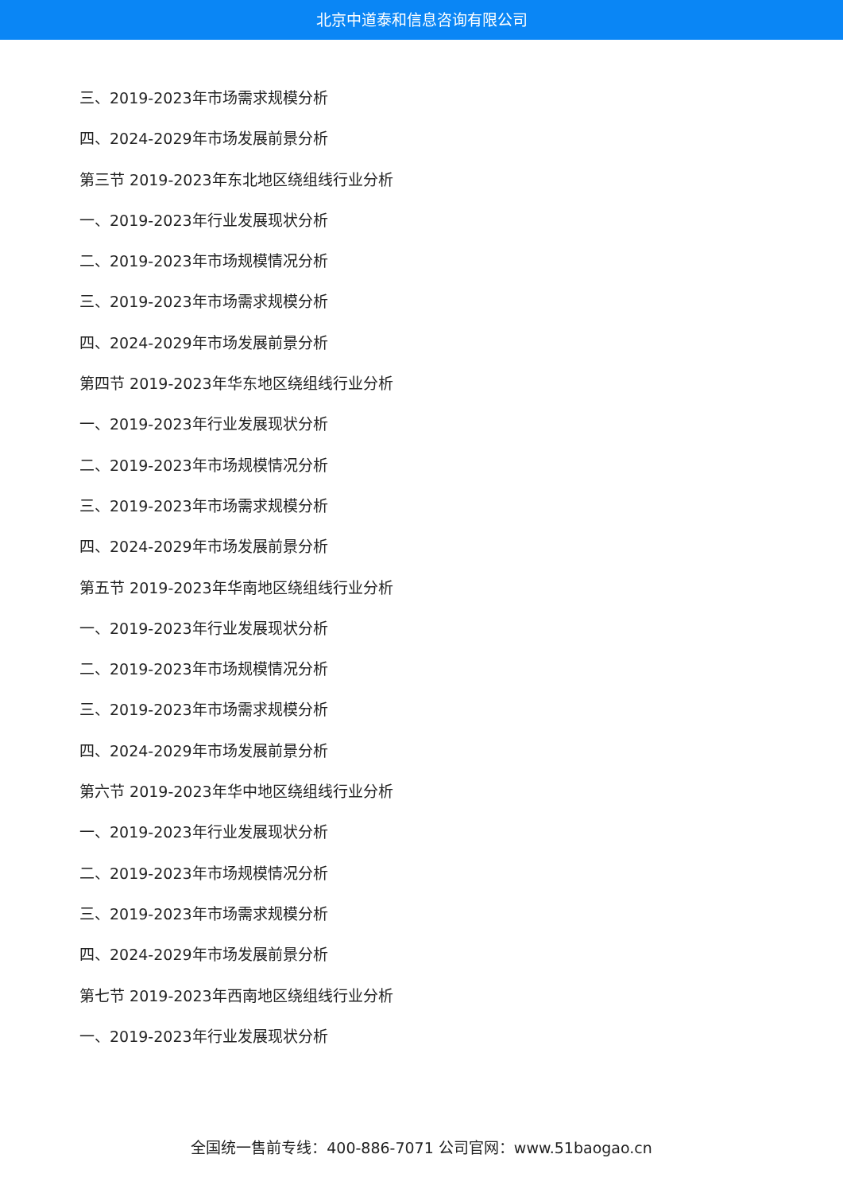北京中道泰和信息咨询有限公司
三、2019-2023年市场需求规模分析
四、2024-2029年市场发展前景分析
第三节 2019-2023年东北地区绕组线行业分析
一、2019-2023年行业发展现状分析
二、2019-2023年市场规模情况分析
三、2019-2023年市场需求规模分析
四、2024-2029年市场发展前景分析
第四节 2019-2023年华东地区绕组线行业分析
一、2019-2023年行业发展现状分析
二、2019-2023年市场规模情况分析
三、2019-2023年市场需求规模分析
四、2024-2029年市场发展前景分析
第五节 2019-2023年华南地区绕组线行业分析
一、2019-2023年行业发展现状分析
二、2019-2023年市场规模情况分析
三、2019-2023年市场需求规模分析
四、2024-2029年市场发展前景分析
第六节 2019-2023年华中地区绕组线行业分析
一、2019-2023年行业发展现状分析
二、2019-2023年市场规模情况分析
三、2019-2023年市场需求规模分析
四、2024-2029年市场发展前景分析
第七节 2019-2023年西南地区绕组线行业分析
一、2019-2023年行业发展现状分析
全国统一售前专线：400-886-7071 公司官网：www.51baogao.cn